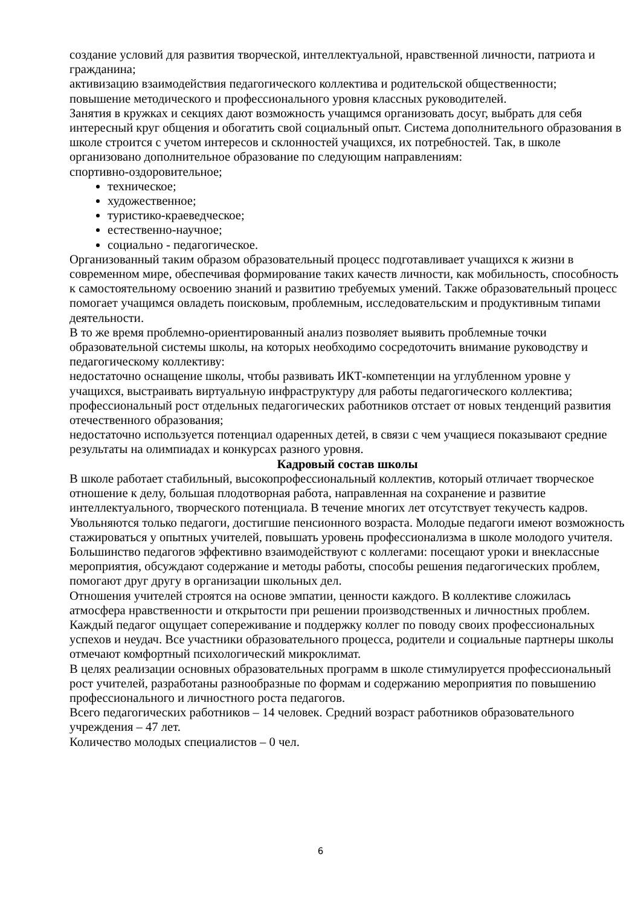создание условий для развития творческой, интеллектуальной, нравственной личности, патриота и гражданина;
активизацию взаимодействия педагогического коллектива и родительской общественности;
повышение методического и профессионального уровня классных руководителей.
Занятия в кружках и секциях дают возможность учащимся организовать досуг, выбрать для себя интересный круг общения и обогатить свой социальный опыт. Система дополнительного образования в школе строится с учетом интересов и склонностей учащихся, их потребностей. Так, в школе организовано дополнительное образование по следующим направлениям:
спортивно-оздоровительное;
техническое;
художественное;
туристико-краеведческое;
естественно-научное;
социально - педагогическое.
Организованный таким образом образовательный процесс подготавливает учащихся к жизни в современном мире, обеспечивая формирование таких качеств личности, как мобильность, способность к самостоятельному освоению знаний и развитию требуемых умений. Также образовательный процесс помогает учащимся овладеть поисковым, проблемным, исследовательским и продуктивным типами деятельности.
В то же время проблемно-ориентированный анализ позволяет выявить проблемные точки образовательной системы школы, на которых необходимо сосредоточить внимание руководству и педагогическому коллективу:
недостаточно оснащение школы, чтобы развивать ИКТ-компетенции на углубленном уровне у учащихся, выстраивать виртуальную инфраструктуру для работы педагогического коллектива;
профессиональный рост отдельных педагогических работников отстает от новых тенденций развития отечественного образования;
недостаточно используется потенциал одаренных детей, в связи с чем учащиеся показывают средние результаты на олимпиадах и конкурсах разного уровня.
Кадровый состав школы
В школе работает стабильный, высокопрофессиональный коллектив, который отличает творческое отношение к делу, большая плодотворная работа, направленная на сохранение и развитие интеллектуального, творческого потенциала. В течение многих лет отсутствует текучесть кадров. Увольняются только педагоги, достигшие пенсионного возраста. Молодые педагоги имеют возможность стажироваться у опытных учителей, повышать уровень профессионализма в школе молодого учителя. Большинство педагогов эффективно взаимодействуют с коллегами: посещают уроки и внеклассные мероприятия, обсуждают содержание и методы работы, способы решения педагогических проблем, помогают друг другу в организации школьных дел.
Отношения учителей строятся на основе эмпатии, ценности каждого. В коллективе сложилась атмосфера нравственности и открытости при решении производственных и личностных проблем. Каждый педагог ощущает сопереживание и поддержку коллег по поводу своих профессиональных успехов и неудач. Все участники образовательного процесса, родители и социальные партнеры школы отмечают комфортный психологический микроклимат.
В целях реализации основных образовательных программ в школе стимулируется профессиональный рост учителей, разработаны разнообразные по формам и содержанию мероприятия по повышению профессионального и личностного роста педагогов.
Всего педагогических работников – 14 человек. Средний возраст работников образовательного учреждения – 47 лет.
Количество молодых специалистов – 0 чел.
6